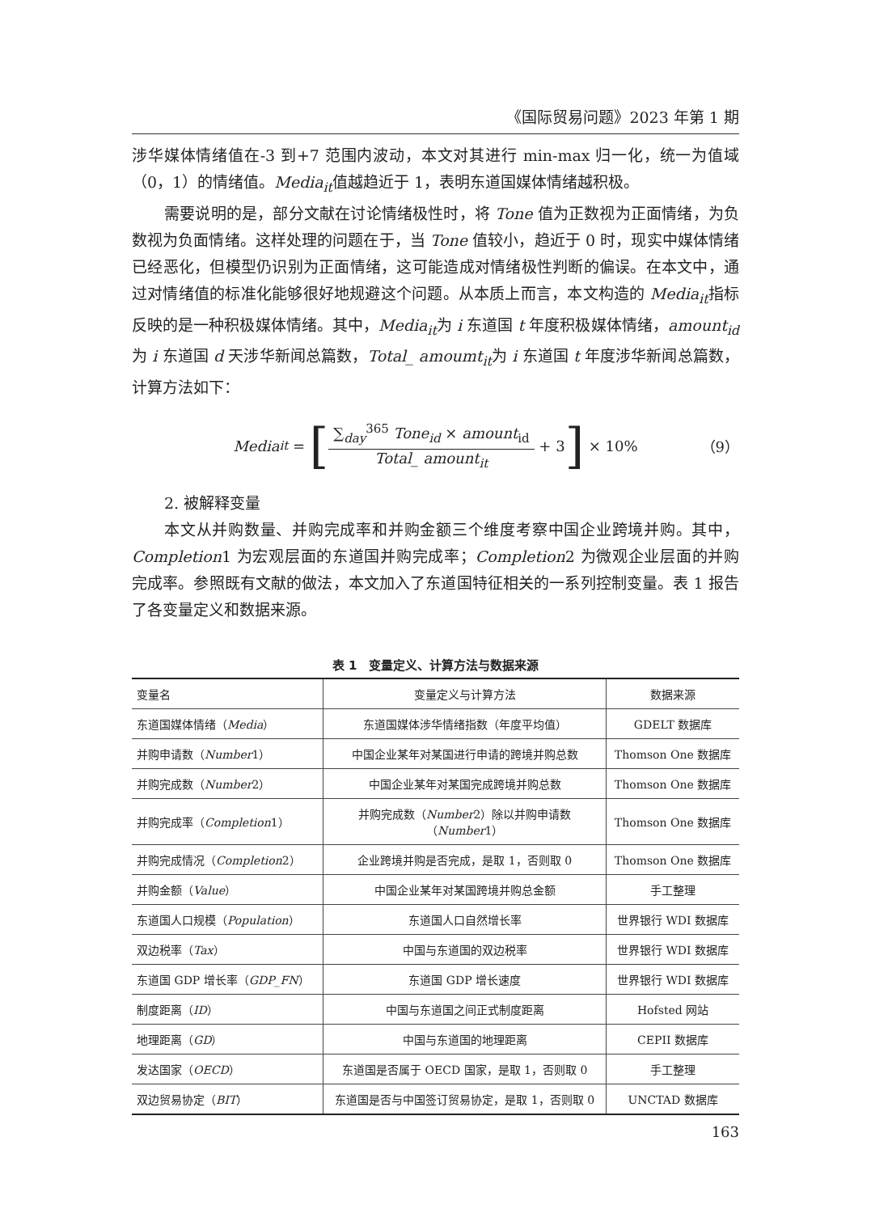《国际贸易问题》2023 年第 1 期
涉华媒体情绪值在-3 到+7 范围内波动，本文对其进行 min-max 归一化，统一为值域（0，1）的情绪值。Media<sub>it</sub>值越趋近于 1，表明东道国媒体情绪越积极。
需要说明的是，部分文献在讨论情绪极性时，将 Tone 值为正数视为正面情绪，为负数视为负面情绪。这样处理的问题在于，当 Tone 值较小，趋近于 0 时，现实中媒体情绪已经恶化，但模型仍识别为正面情绪，这可能造成对情绪极性判断的偏误。在本文中，通过对情绪值的标准化能够很好地规避这个问题。从本质上而言，本文构造的 Media<sub>it</sub>指标反映的是一种积极媒体情绪。其中，Media<sub>it</sub>为 i 东道国 t 年度积极媒体情绪，amount<sub>id</sub>为 i 东道国 d 天涉华新闻总篇数，Total_ amoumt<sub>it</sub>为 i 东道国 t 年度涉华新闻总篇数，计算方法如下：
Media<sub>it</sub> = [
∑<sub>day</sub><sup>365</sup> Tone<sub>id</sub> × amount<sub>id</sub>
Total_ amount<sub>it</sub>
+ 3] × 10% （9）
2. 被解释变量
本文从并购数量、并购完成率和并购金额三个维度考察中国企业跨境并购。其中，Completion1 为宏观层面的东道国并购完成率；Completion2 为微观企业层面的并购完成率。参照既有文献的做法，本文加入了东道国特征相关的一系列控制变量。表 1 报告了各变量定义和数据来源。
表 1　变量定义、计算方法与数据来源
| 变量名 | 变量定义与计算方法 | 数据来源 |
| --- | --- | --- |
| 东道国媒体情绪（ Media ） | 东道国媒体涉华情绪指数（年度平均值） | GDELT 数据库 |
| 并购申请数（ Number 1） | 中国企业某年对某国进行申请的跨境并购总数 | Thomson One 数据库 |
| 并购完成数（ Number 2） | 中国企业某年对某国完成跨境并购总数 | Thomson One 数据库 |
| 并购完成率（ Completion 1） | 并购完成数（ Number 2）除以并购申请数 （ Number 1） | Thomson One 数据库 |
| 并购完成情况（ Completion 2） | 企业跨境并购是否完成，是取 1，否则取 0 | Thomson One 数据库 |
| 并购金额（ Value ） | 中国企业某年对某国跨境并购总金额 | 手工整理 |
| 东道国人口规模（ Population ） | 东道国人口自然增长率 | 世界银行 WDI 数据库 |
| 双边税率（ Tax ） | 中国与东道国的双边税率 | 世界银行 WDI 数据库 |
| 东道国 GDP 增长率（ GDP_FN ） | 东道国 GDP 增长速度 | 世界银行 WDI 数据库 |
| 制度距离（ ID ） | 中国与东道国之间正式制度距离 | Hofsted 网站 |
| 地理距离（ GD ） | 中国与东道国的地理距离 | CEPII 数据库 |
| 发达国家（ OECD ） | 东道国是否属于 OECD 国家，是取 1，否则取 0 | 手工整理 |
| 双边贸易协定（ BIT ） | 东道国是否与中国签订贸易协定，是取 1，否则取 0 | UNCTAD 数据库 |
163